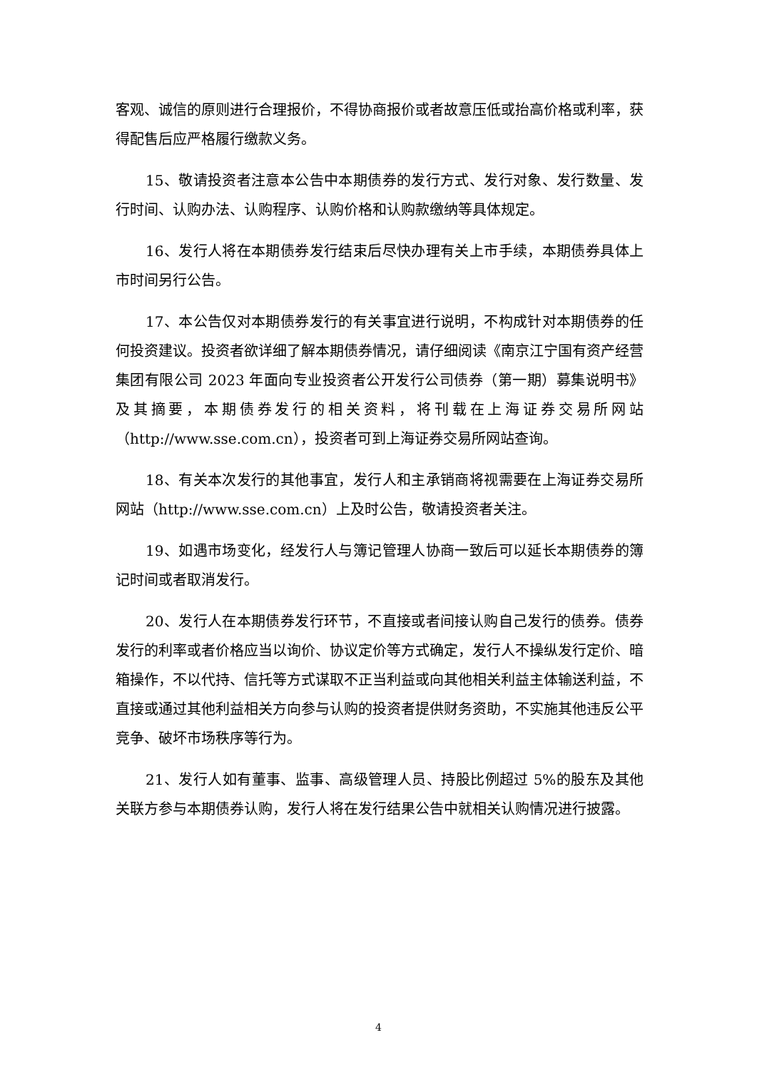客观、诚信的原则进行合理报价，不得协商报价或者故意压低或抬高价格或利率，获得配售后应严格履行缴款义务。
15、敬请投资者注意本公告中本期债券的发行方式、发行对象、发行数量、发行时间、认购办法、认购程序、认购价格和认购款缴纳等具体规定。
16、发行人将在本期债券发行结束后尽快办理有关上市手续，本期债券具体上市时间另行公告。
17、本公告仅对本期债券发行的有关事宜进行说明，不构成针对本期债券的任何投资建议。投资者欲详细了解本期债券情况，请仔细阅读《南京江宁国有资产经营集团有限公司 2023 年面向专业投资者公开发行公司债券（第一期）募集说明书》及其摘要，本期债券发行的相关资料，将刊载在上海证券交易所网站（http://www.sse.com.cn），投资者可到上海证券交易所网站查询。
18、有关本次发行的其他事宜，发行人和主承销商将视需要在上海证券交易所网站（http://www.sse.com.cn）上及时公告，敬请投资者关注。
19、如遇市场变化，经发行人与簿记管理人协商一致后可以延长本期债券的簿记时间或者取消发行。
20、发行人在本期债券发行环节，不直接或者间接认购自己发行的债券。债券发行的利率或者价格应当以询价、协议定价等方式确定，发行人不操纵发行定价、暗箱操作，不以代持、信托等方式谋取不正当利益或向其他相关利益主体输送利益，不直接或通过其他利益相关方向参与认购的投资者提供财务资助，不实施其他违反公平竞争、破坏市场秩序等行为。
21、发行人如有董事、监事、高级管理人员、持股比例超过 5%的股东及其他关联方参与本期债券认购，发行人将在发行结果公告中就相关认购情况进行披露。
4